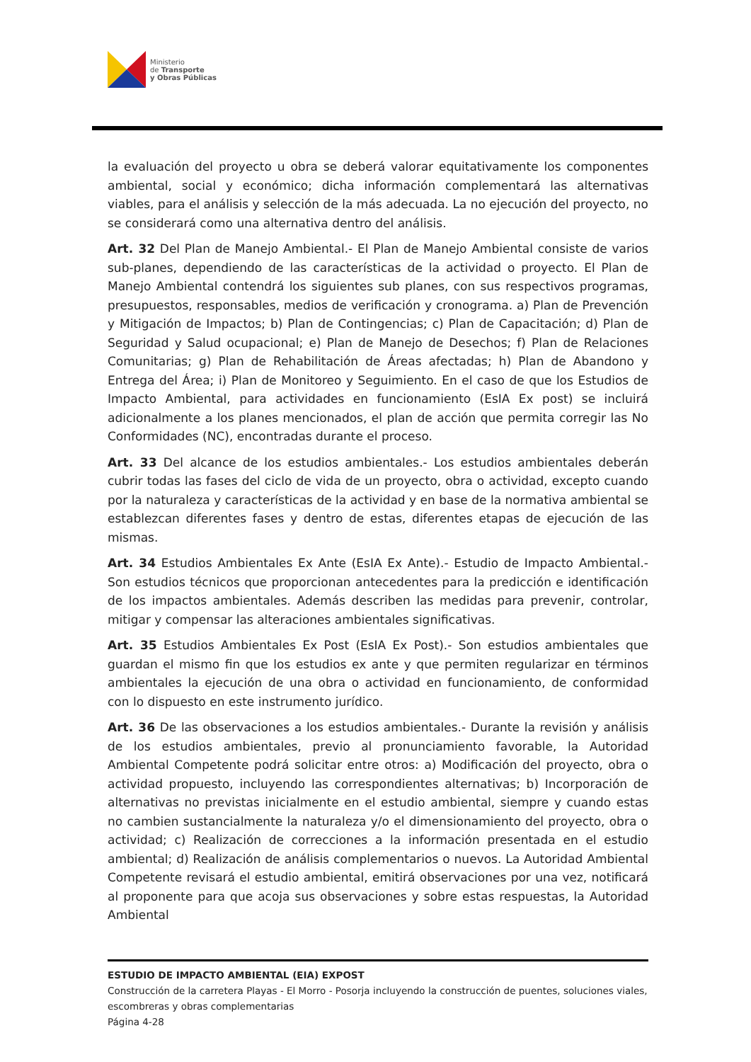Ministerio
de Transporte
y Obras Públicas
la evaluación del proyecto u obra se deberá valorar equitativamente los componentes ambiental, social y económico; dicha información complementará las alternativas viables, para el análisis y selección de la más adecuada. La no ejecución del proyecto, no se considerará como una alternativa dentro del análisis.
Art. 32 Del Plan de Manejo Ambiental.- El Plan de Manejo Ambiental consiste de varios sub-planes, dependiendo de las características de la actividad o proyecto. El Plan de Manejo Ambiental contendrá los siguientes sub planes, con sus respectivos programas, presupuestos, responsables, medios de verificación y cronograma. a) Plan de Prevención y Mitigación de Impactos; b) Plan de Contingencias; c) Plan de Capacitación; d) Plan de Seguridad y Salud ocupacional; e) Plan de Manejo de Desechos; f) Plan de Relaciones Comunitarias; g) Plan de Rehabilitación de Áreas afectadas; h) Plan de Abandono y Entrega del Área; i) Plan de Monitoreo y Seguimiento. En el caso de que los Estudios de Impacto Ambiental, para actividades en funcionamiento (EsIA Ex post) se incluirá adicionalmente a los planes mencionados, el plan de acción que permita corregir las No Conformidades (NC), encontradas durante el proceso.
Art. 33 Del alcance de los estudios ambientales.- Los estudios ambientales deberán cubrir todas las fases del ciclo de vida de un proyecto, obra o actividad, excepto cuando por la naturaleza y características de la actividad y en base de la normativa ambiental se establezcan diferentes fases y dentro de estas, diferentes etapas de ejecución de las mismas.
Art. 34 Estudios Ambientales Ex Ante (EsIA Ex Ante).- Estudio de Impacto Ambiental.- Son estudios técnicos que proporcionan antecedentes para la predicción e identificación de los impactos ambientales. Además describen las medidas para prevenir, controlar, mitigar y compensar las alteraciones ambientales significativas.
Art. 35 Estudios Ambientales Ex Post (EsIA Ex Post).- Son estudios ambientales que guardan el mismo fin que los estudios ex ante y que permiten regularizar en términos ambientales la ejecución de una obra o actividad en funcionamiento, de conformidad con lo dispuesto en este instrumento jurídico.
Art. 36 De las observaciones a los estudios ambientales.- Durante la revisión y análisis de los estudios ambientales, previo al pronunciamiento favorable, la Autoridad Ambiental Competente podrá solicitar entre otros: a) Modificación del proyecto, obra o actividad propuesto, incluyendo las correspondientes alternativas; b) Incorporación de alternativas no previstas inicialmente en el estudio ambiental, siempre y cuando estas no cambien sustancialmente la naturaleza y/o el dimensionamiento del proyecto, obra o actividad; c) Realización de correcciones a la información presentada en el estudio ambiental; d) Realización de análisis complementarios o nuevos. La Autoridad Ambiental Competente revisará el estudio ambiental, emitirá observaciones por una vez, notificará al proponente para que acoja sus observaciones y sobre estas respuestas, la Autoridad Ambiental
ESTUDIO DE IMPACTO AMBIENTAL (EIA) EXPOST
Construcción de la carretera Playas - El Morro - Posorja incluyendo la construcción de puentes, soluciones viales, escombreras y obras complementarias
Página 4-28